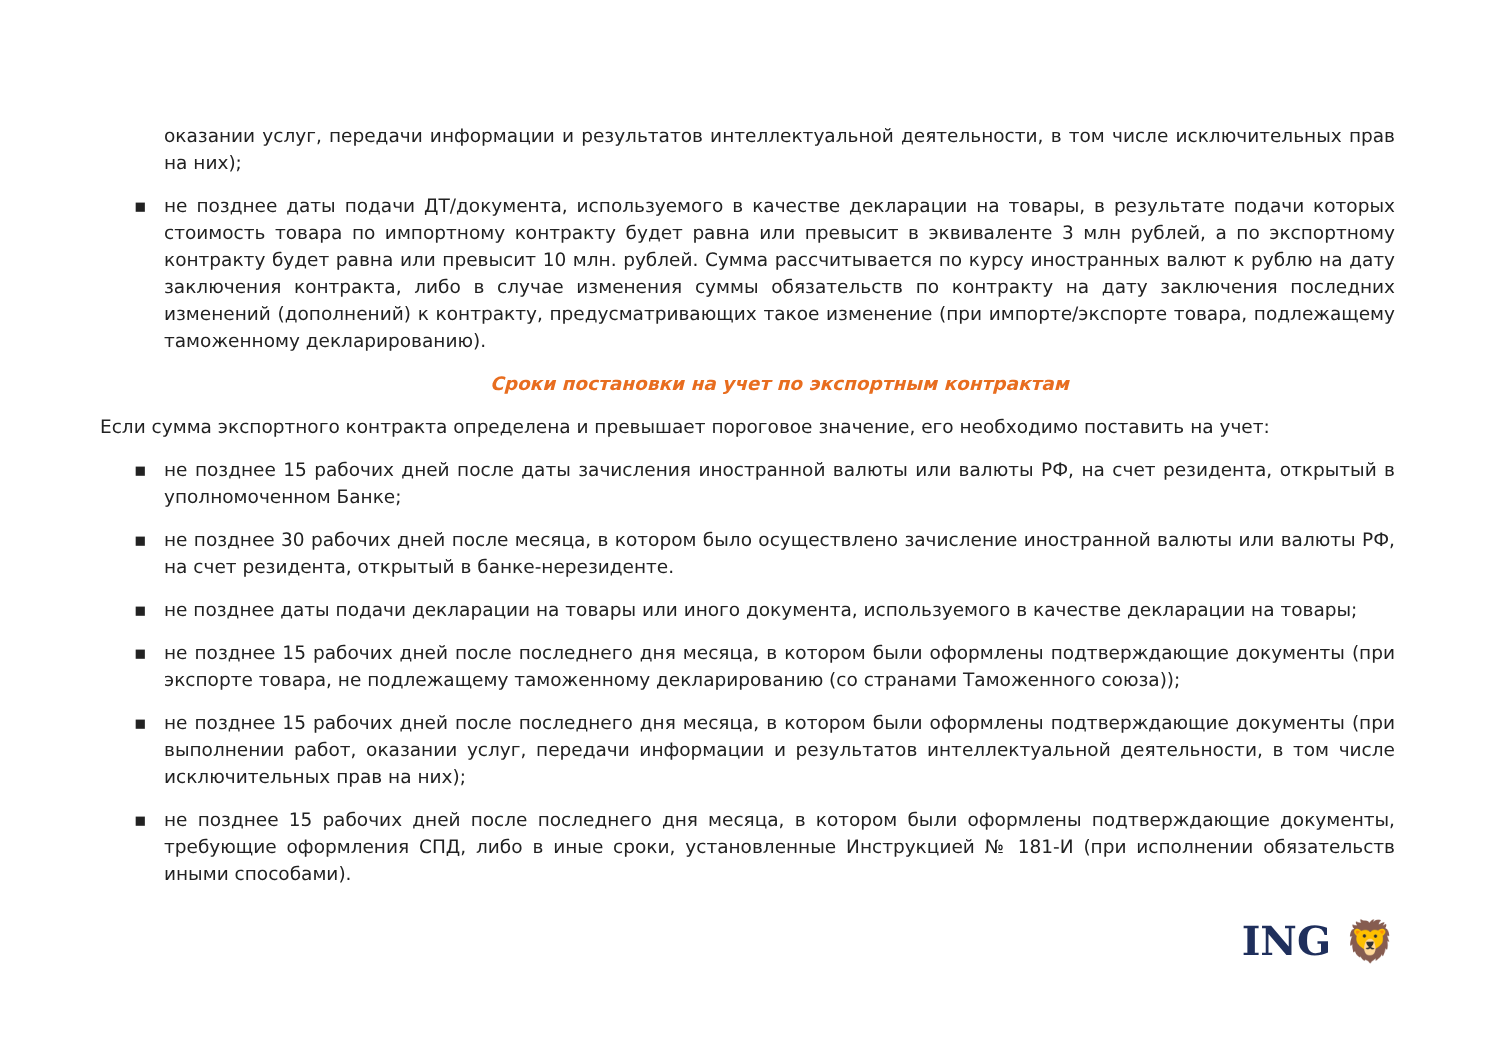оказании услуг, передачи информации и результатов интеллектуальной деятельности, в том числе исключительных прав на них);
▪ не позднее даты подачи ДТ/документа, используемого в качестве декларации на товары, в результате подачи которых стоимость товара по импортному контракту будет равна или превысит в эквиваленте 3 млн рублей, а по экспортному контракту будет равна или превысит 10 млн. рублей. Сумма рассчитывается по курсу иностранных валют к рублю на дату заключения контракта, либо в случае изменения суммы обязательств по контракту на дату заключения последних изменений (дополнений) к контракту, предусматривающих такое изменение (при импорте/экспорте товара, подлежащему таможенному декларированию).
Сроки постановки на учет по экспортным контрактам
Если сумма экспортного контракта определена и превышает пороговое значение, его необходимо поставить на учет:
▪ не позднее 15 рабочих дней после даты зачисления иностранной валюты или валюты РФ, на счет резидента, открытый в уполномоченном Банке;
▪ не позднее 30 рабочих дней после месяца, в котором было осуществлено зачисление иностранной валюты или валюты РФ, на счет резидента, открытый в банке-нерезиденте.
▪ не позднее даты подачи декларации на товары или иного документа, используемого в качестве декларации на товары;
▪ не позднее 15 рабочих дней после последнего дня месяца, в котором были оформлены подтверждающие документы (при экспорте товара, не подлежащему таможенному декларированию (со странами Таможенного союза));
▪ не позднее 15 рабочих дней после последнего дня месяца, в котором были оформлены подтверждающие документы (при выполнении работ, оказании услуг, передачи информации и результатов интеллектуальной деятельности, в том числе исключительных прав на них);
▪ не позднее 15 рабочих дней после последнего дня месяца, в котором были оформлены подтверждающие документы, требующие оформления СПД, либо в иные сроки, установленные Инструкцией № 181-И (при исполнении обязательств иными способами).
ING 🦁